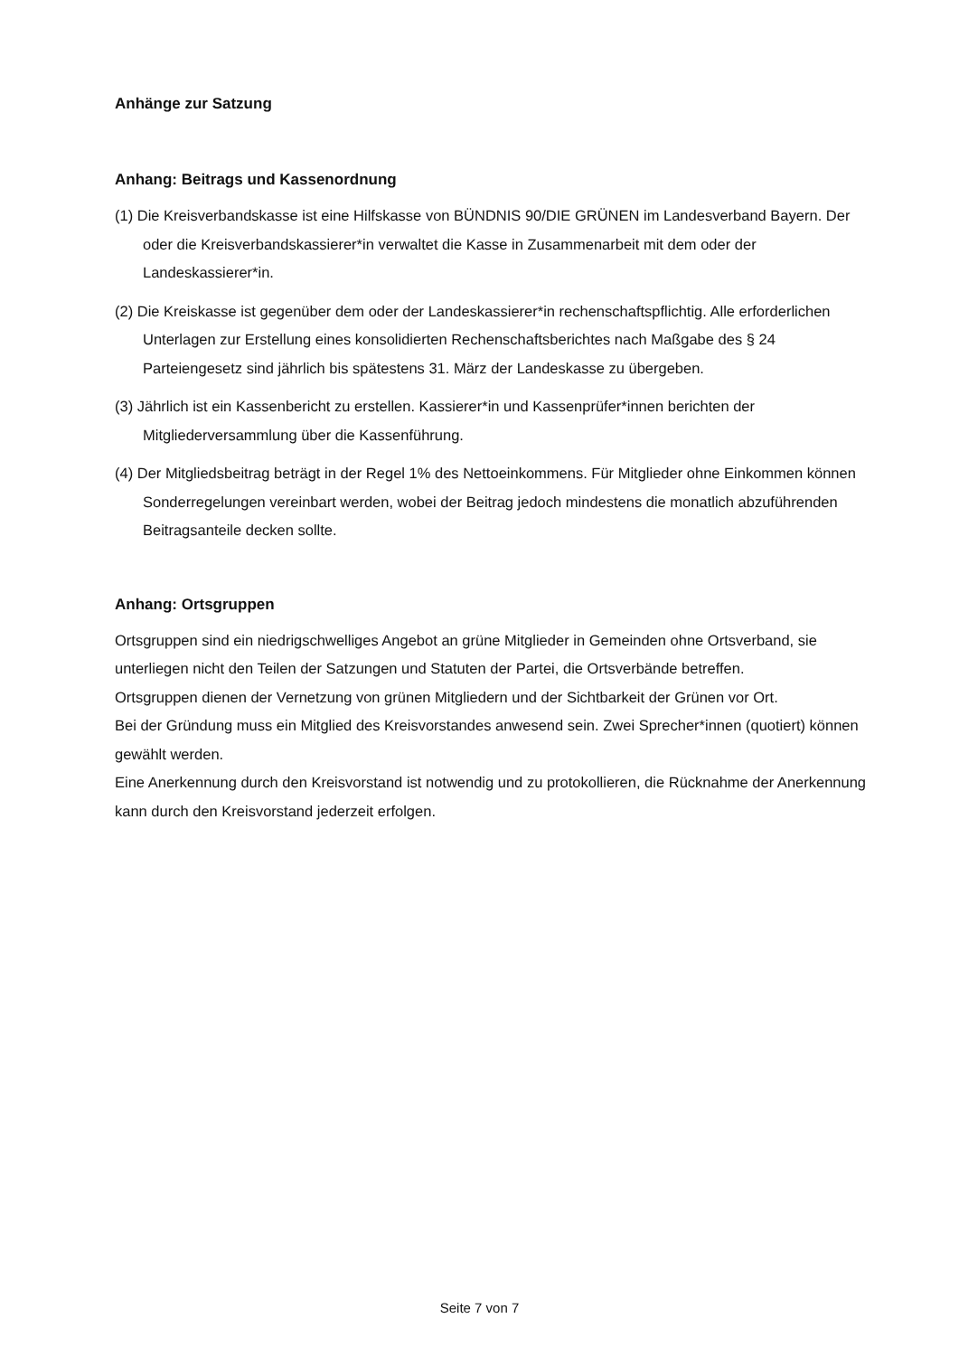Anhänge zur Satzung
Anhang: Beitrags und Kassenordnung
(1) Die Kreisverbandskasse ist eine Hilfskasse von BÜNDNIS 90/DIE GRÜNEN im Landesverband Bayern. Der oder die Kreisverbandskassierer*in verwaltet die Kasse in Zusammenarbeit mit dem oder der Landeskassierer*in.
(2) Die Kreiskasse ist gegenüber dem oder der Landeskassierer*in rechenschaftspflichtig. Alle erforderlichen Unterlagen zur Erstellung eines konsolidierten Rechenschaftsberichtes nach Maßgabe des § 24 Parteiengesetz sind jährlich bis spätestens 31. März der Landeskasse zu übergeben.
(3) Jährlich ist ein Kassenbericht zu erstellen. Kassierer*in und Kassenprüfer*innen berichten der Mitgliederversammlung über die Kassenführung.
(4) Der Mitgliedsbeitrag beträgt in der Regel 1% des Nettoeinkommens. Für Mitglieder ohne Einkommen können Sonderregelungen vereinbart werden, wobei der Beitrag jedoch mindestens die monatlich abzuführenden Beitragsanteile decken sollte.
Anhang: Ortsgruppen
Ortsgruppen sind ein niedrigschwelliges Angebot an grüne Mitglieder in Gemeinden ohne Ortsverband, sie unterliegen nicht den Teilen der Satzungen und Statuten der Partei, die Ortsverbände betreffen.
Ortsgruppen dienen der Vernetzung von grünen Mitgliedern und der Sichtbarkeit der Grünen vor Ort.
Bei der Gründung muss ein Mitglied des Kreisvorstandes anwesend sein. Zwei Sprecher*innen (quotiert) können gewählt werden.
Eine Anerkennung durch den Kreisvorstand ist notwendig und zu protokollieren, die Rücknahme der Anerkennung kann durch den Kreisvorstand jederzeit erfolgen.
Seite 7 von 7